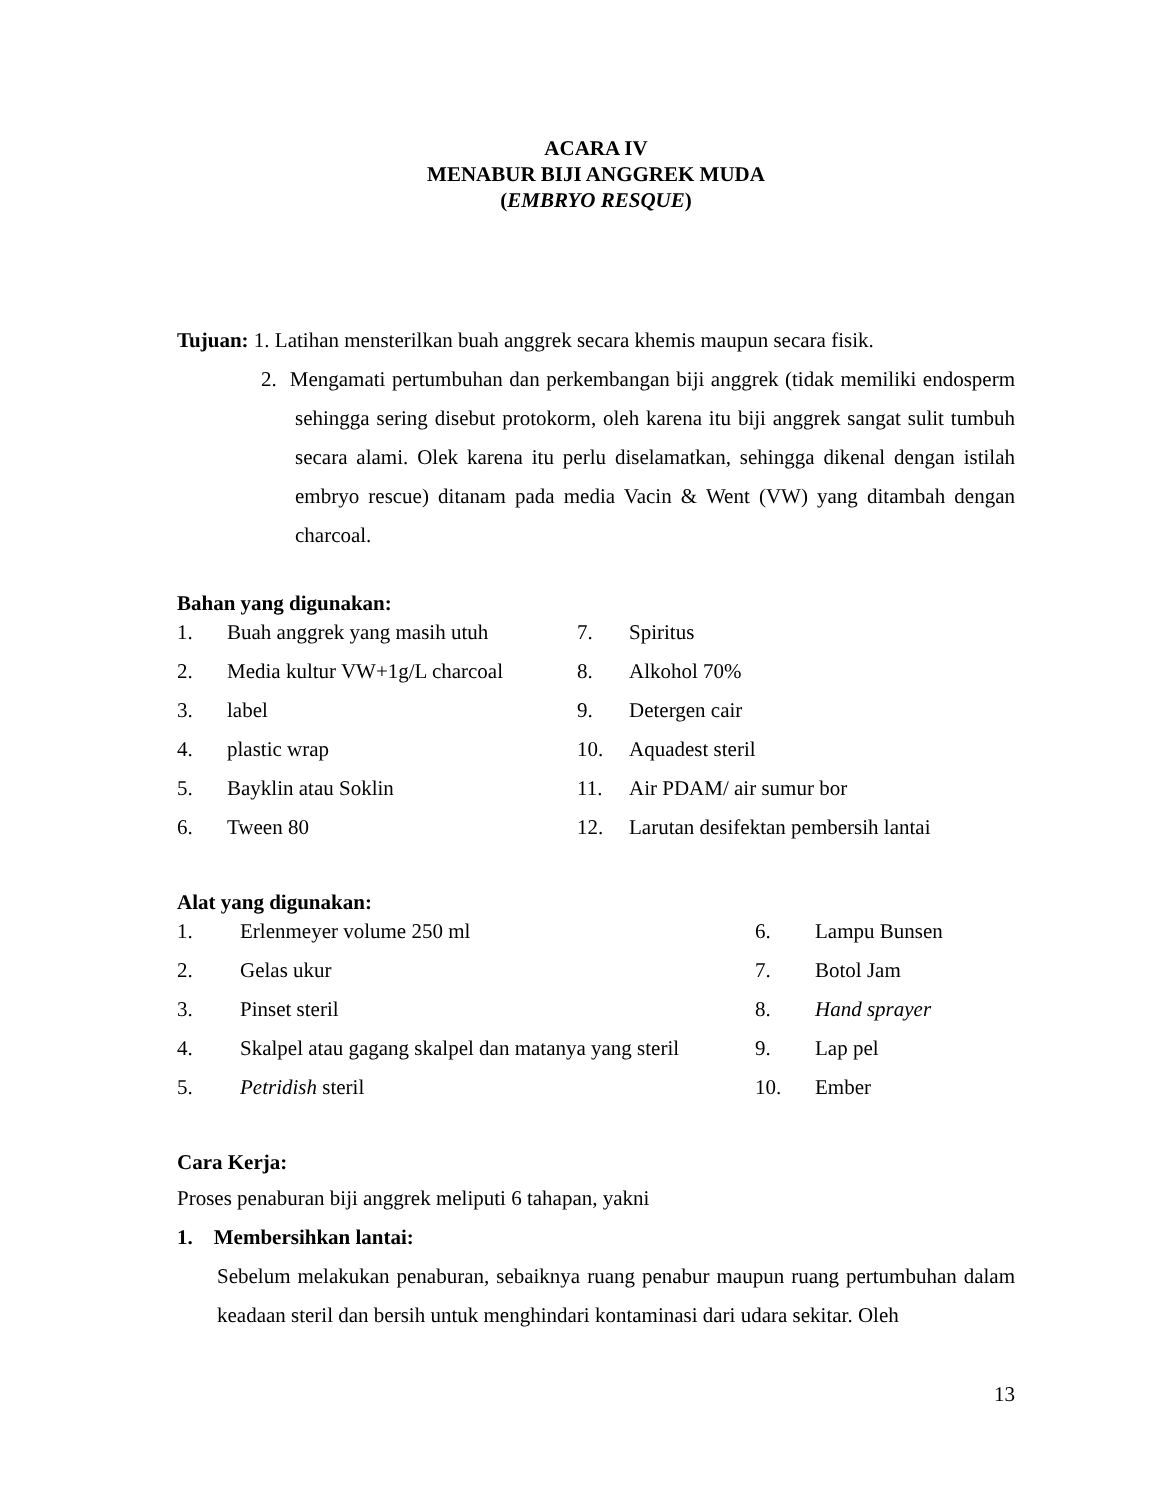ACARA IV
MENABUR BIJI ANGGREK MUDA
(EMBRYO RESQUE)
Tujuan: 1. Latihan mensterilkan buah anggrek secara khemis maupun secara fisik.
2. Mengamati pertumbuhan dan perkembangan biji anggrek (tidak memiliki endosperm sehingga sering disebut protokorm, oleh karena itu biji anggrek sangat sulit tumbuh secara alami. Olek karena itu perlu diselamatkan, sehingga dikenal dengan istilah embryo rescue) ditanam pada media Vacin & Went (VW) yang ditambah dengan charcoal.
Bahan yang digunakan:
| 1. | Buah anggrek yang masih utuh | 7. | Spiritus |
| 2. | Media kultur VW+1g/L charcoal | 8. | Alkohol 70% |
| 3. | label | 9. | Detergen cair |
| 4. | plastic wrap | 10. | Aquadest steril |
| 5. | Bayklin atau Soklin | 11. | Air PDAM/ air sumur bor |
| 6. | Tween 80 | 12. | Larutan desifektan pembersih lantai |
Alat yang digunakan:
| 1. | Erlenmeyer volume 250 ml | 6. | Lampu Bunsen |
| 2. | Gelas ukur | 7. | Botol Jam |
| 3. | Pinset steril | 8. | Hand sprayer |
| 4. | Skalpel atau gagang skalpel dan matanya yang steril | 9. | Lap pel |
| 5. | Petridish steril | 10. | Ember |
Cara Kerja:
Proses penaburan biji anggrek meliputi 6 tahapan, yakni
1. Membersihkan lantai:
Sebelum melakukan penaburan, sebaiknya ruang penabur maupun ruang pertumbuhan dalam keadaan steril dan bersih untuk menghindari kontaminasi dari udara sekitar. Oleh
13